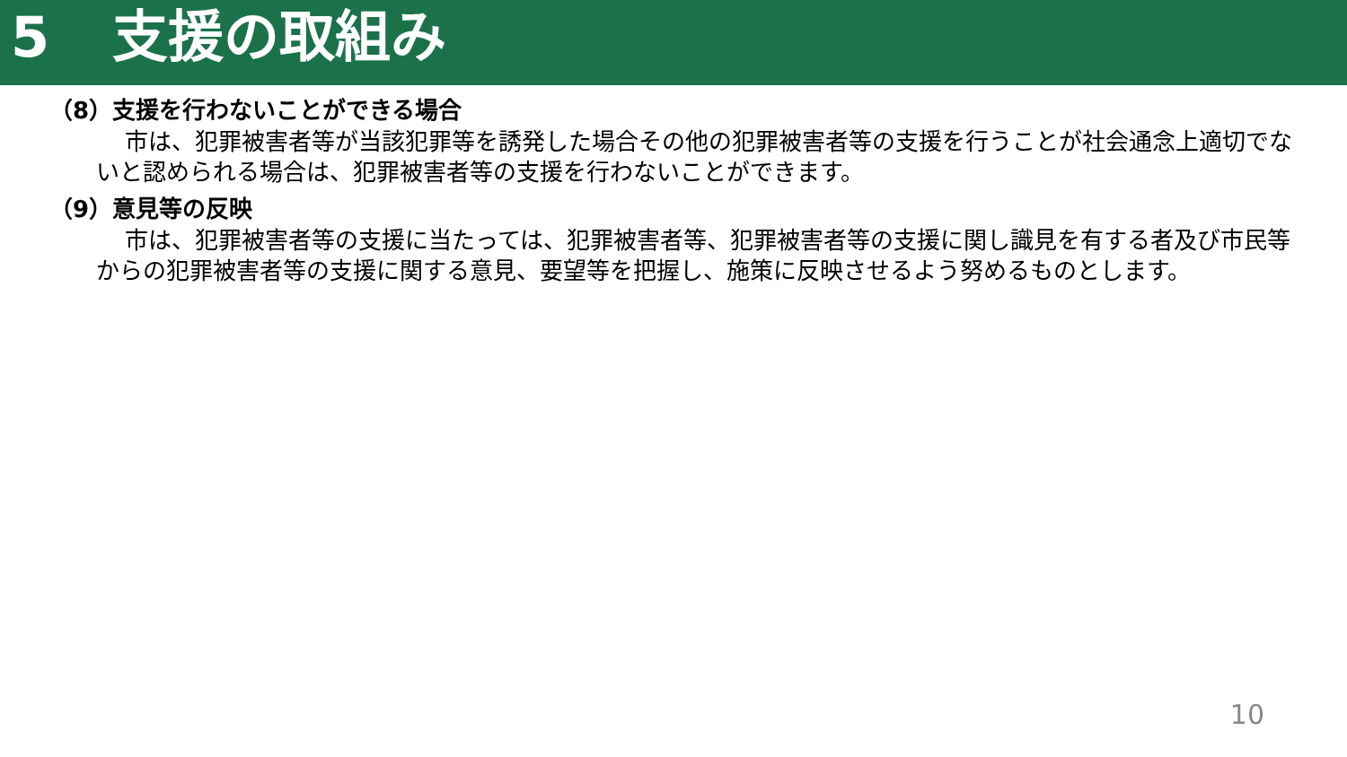5 支援の取組み
（8）支援を行わないことができる場合
市は、犯罪被害者等が当該犯罪等を誘発した場合その他の犯罪被害者等の支援を行うことが社会通念上適切でないと認められる場合は、犯罪被害者等の支援を行わないことができます。
（9）意見等の反映
市は、犯罪被害者等の支援に当たっては、犯罪被害者等、犯罪被害者等の支援に関し識見を有する者及び市民等からの犯罪被害者等の支援に関する意見、要望等を把握し、施策に反映させるよう努めるものとします。
10